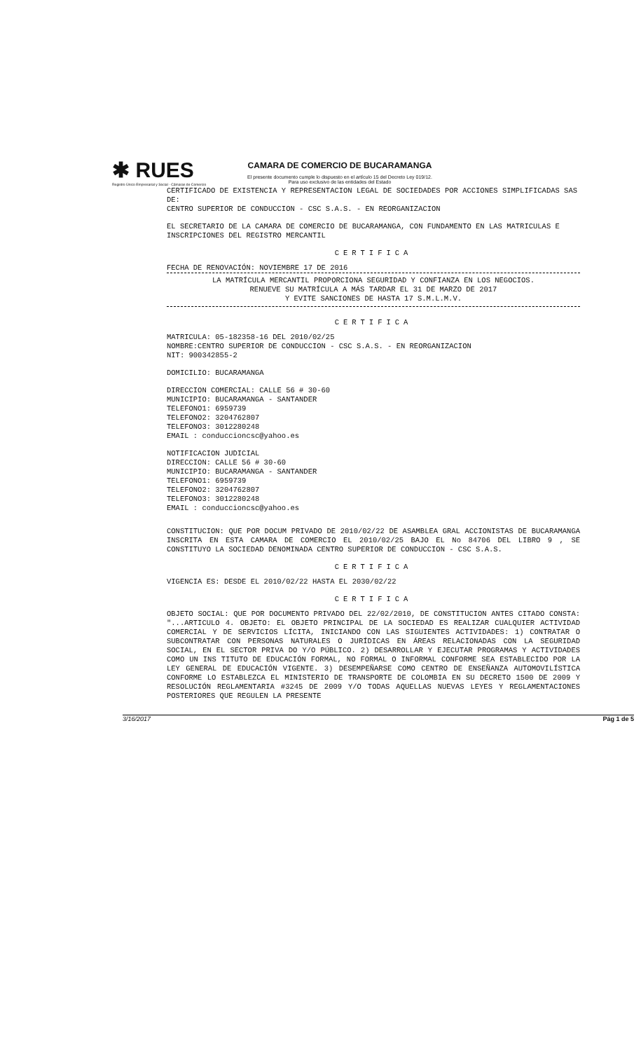✱ RUES
Registro Único Empresarial y Social · Cámaras de Comercio
CAMARA DE COMERCIO DE BUCARAMANGA
El presente documento cumple lo dispuesto en el artículo 15 del Decreto Ley 019/12.
Para uso exclusivo de las entidades del Estado
CERTIFICADO DE EXISTENCIA Y REPRESENTACION LEGAL DE SOCIEDADES POR ACCIONES SIMPLIFICADAS SAS DE:
CENTRO SUPERIOR DE CONDUCCION - CSC S.A.S. - EN REORGANIZACION
EL SECRETARIO DE LA CAMARA DE COMERCIO DE BUCARAMANGA, CON FUNDAMENTO EN LAS MATRICULAS E INSCRIPCIONES DEL REGISTRO MERCANTIL
CERTIFICA
FECHA DE RENOVACIÓN: NOVIEMBRE 17 DE 2016
LA MATRÍCULA MERCANTIL PROPORCIONA SEGURIDAD Y CONFIANZA EN LOS NEGOCIOS.
RENUEVE SU MATRÍCULA A MÁS TARDAR EL 31 DE MARZO DE 2017
Y EVITE SANCIONES DE HASTA 17 S.M.L.M.V.
CERTIFICA
MATRICULA: 05-182358-16 DEL 2010/02/25
NOMBRE:CENTRO SUPERIOR DE CONDUCCION - CSC S.A.S. - EN REORGANIZACION
NIT: 900342855-2
DOMICILIO: BUCARAMANGA
DIRECCION COMERCIAL: CALLE 56 # 30-60
MUNICIPIO: BUCARAMANGA - SANTANDER
TELEFONO1: 6959739
TELEFONO2: 3204762807
TELEFONO3: 3012280248
EMAIL : conduccioncsc@yahoo.es
NOTIFICACION JUDICIAL
DIRECCION: CALLE 56 # 30-60
MUNICIPIO: BUCARAMANGA - SANTANDER
TELEFONO1: 6959739
TELEFONO2: 3204762807
TELEFONO3: 3012280248
EMAIL : conduccioncsc@yahoo.es
CONSTITUCION: QUE POR DOCUM PRIVADO DE 2010/02/22 DE ASAMBLEA GRAL ACCIONISTAS DE BUCARAMANGA INSCRITA EN ESTA CAMARA DE COMERCIO EL 2010/02/25 BAJO EL No 84706 DEL LIBRO 9 , SE CONSTITUYO LA SOCIEDAD DENOMINADA CENTRO SUPERIOR DE CONDUCCION - CSC S.A.S.
CERTIFICA
VIGENCIA ES: DESDE EL 2010/02/22 HASTA EL 2030/02/22
CERTIFICA
OBJETO SOCIAL: QUE POR DOCUMENTO PRIVADO DEL 22/02/2010, DE CONSTITUCION ANTES CITADO CONSTA: "...ARTICULO 4. OBJETO: EL OBJETO PRINCIPAL DE LA SOCIEDAD ES REALIZAR CUALQUIER ACTIVIDAD COMERCIAL Y DE SERVICIOS LÍCITA, INICIANDO CON LAS SIGUIENTES ACTIVIDADES: 1) CONTRATAR O SUBCONTRATAR CON PERSONAS NATURALES O JURÍDICAS EN ÁREAS RELACIONADAS CON LA SEGURIDAD SOCIAL, EN EL SECTOR PRIVA DO Y/O PÚBLICO. 2) DESARROLLAR Y EJECUTAR PROGRAMAS Y ACTIVIDADES COMO UN INS TITUTO DE EDUCACIÓN FORMAL, NO FORMAL O INFORMAL CONFORME SEA ESTABLECIDO POR LA LEY GENERAL DE EDUCACIÓN VIGENTE. 3) DESEMPEÑARSE COMO CENTRO DE ENSEÑANZA AUTOMOVILÍSTICA CONFORME LO ESTABLEZCA EL MINISTERIO DE TRANSPORTE DE COLOMBIA EN SU DECRETO 1500 DE 2009 Y RESOLUCIÓN REGLAMENTARIA #3245 DE 2009 Y/O TODAS AQUELLAS NUEVAS LEYES Y REGLAMENTACIONES POSTERIORES QUE REGULEN LA PRESENTE
3/16/2017 Pág 1 de 5